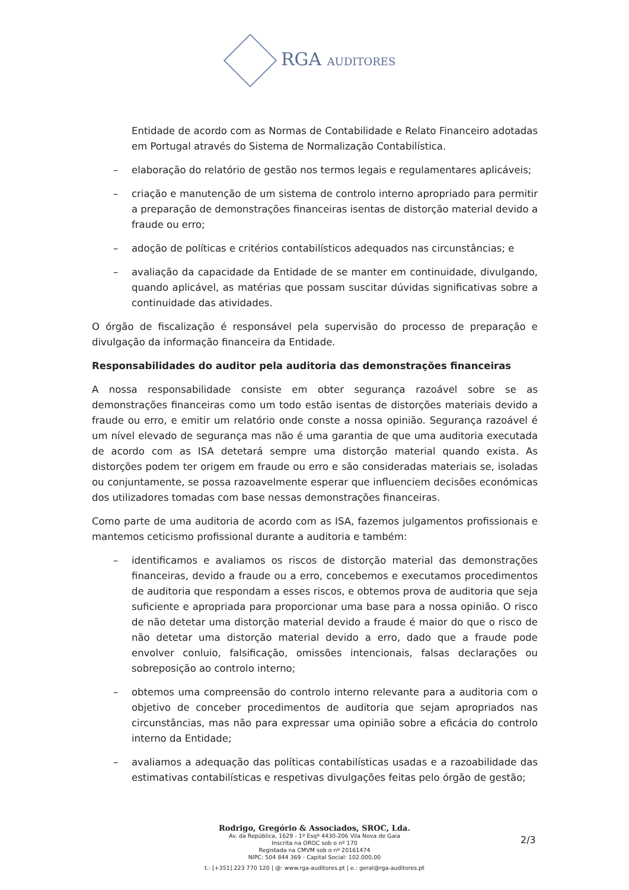RGA AUDITORES
Entidade de acordo com as Normas de Contabilidade e Relato Financeiro adotadas em Portugal através do Sistema de Normalização Contabilística.
– elaboração do relatório de gestão nos termos legais e regulamentares aplicáveis;
– criação e manutenção de um sistema de controlo interno apropriado para permitir a preparação de demonstrações financeiras isentas de distorção material devido a fraude ou erro;
– adoção de políticas e critérios contabilísticos adequados nas circunstâncias; e
– avaliação da capacidade da Entidade de se manter em continuidade, divulgando, quando aplicável, as matérias que possam suscitar dúvidas significativas sobre a continuidade das atividades.
O órgão de fiscalização é responsável pela supervisão do processo de preparação e divulgação da informação financeira da Entidade.
Responsabilidades do auditor pela auditoria das demonstrações financeiras
A nossa responsabilidade consiste em obter segurança razoável sobre se as demonstrações financeiras como um todo estão isentas de distorções materiais devido a fraude ou erro, e emitir um relatório onde conste a nossa opinião. Segurança razoável é um nível elevado de segurança mas não é uma garantia de que uma auditoria executada de acordo com as ISA detetará sempre uma distorção material quando exista. As distorções podem ter origem em fraude ou erro e são consideradas materiais se, isoladas ou conjuntamente, se possa razoavelmente esperar que influenciem decisões económicas dos utilizadores tomadas com base nessas demonstrações financeiras.
Como parte de uma auditoria de acordo com as ISA, fazemos julgamentos profissionais e mantemos ceticismo profissional durante a auditoria e também:
– identificamos e avaliamos os riscos de distorção material das demonstrações financeiras, devido a fraude ou a erro, concebemos e executamos procedimentos de auditoria que respondam a esses riscos, e obtemos prova de auditoria que seja suficiente e apropriada para proporcionar uma base para a nossa opinião. O risco de não detetar uma distorção material devido a fraude é maior do que o risco de não detetar uma distorção material devido a erro, dado que a fraude pode envolver conluio, falsificação, omissões intencionais, falsas declarações ou sobreposição ao controlo interno;
– obtemos uma compreensão do controlo interno relevante para a auditoria com o objetivo de conceber procedimentos de auditoria que sejam apropriados nas circunstâncias, mas não para expressar uma opinião sobre a eficácia do controlo interno da Entidade;
– avaliamos a adequação das políticas contabilísticas usadas e a razoabilidade das estimativas contabilísticas e respetivas divulgações feitas pelo órgão de gestão;
Rodrigo, Gregório & Associados, SROC, Lda.
Av. da República, 1629 - 1º Esqº 4430-206 Vila Nova de Gaia
Inscrita na OROC sob o nº 170
Registada na CMVM sob o nº 20161474
NIPC: 504 844 369 - Capital Social: 102.000,00
t.: [+351] 223 770 120 | @: www.rga-auditores.pt | e.: geral@rga-auditores.pt
2/3